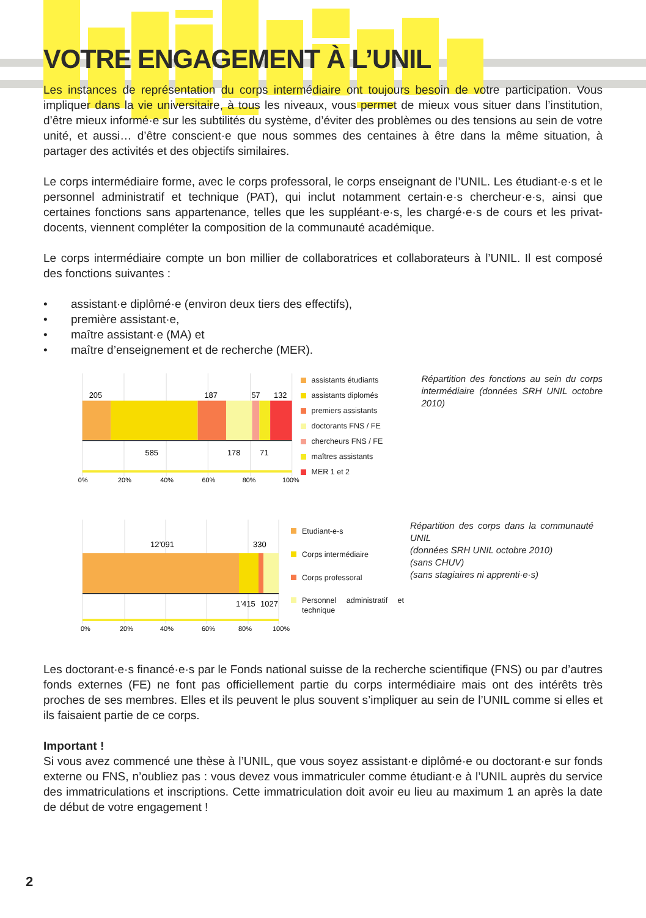VOTRE ENGAGEMENT À L’UNIL
Les instances de représentation du corps intermédiaire ont toujours besoin de votre participation. Vous impliquer dans la vie universitaire, à tous les niveaux, vous permet de mieux vous situer dans l’institution, d’être mieux informé·e sur les subtilités du système, d’éviter des problèmes ou des tensions au sein de votre unité, et aussi… d’être conscient·e que nous sommes des centaines à être dans la même situation, à partager des activités et des objectifs similaires.
Le corps intermédiaire forme, avec le corps professoral, le corps enseignant de l’UNIL. Les étudiant·e·s et le personnel administratif et technique (PAT), qui inclut notamment certain·e·s chercheur·e·s, ainsi que certaines fonctions sans appartenance, telles que les suppléant·e·s, les chargé·e·s de cours et les privat-docents, viennent compléter la composition de la communauté académique.
Le corps intermédiaire compte un bon millier de collaboratrices et collaborateurs à l’UNIL. Il est composé des fonctions suivantes :
• assistant·e diplômé·e (environ deux tiers des effectifs),
• première assistant·e,
• maître assistant·e (MA) et
• maître d’enseignement et de recherche (MER).
205
187
57
132
585
178
71
0%
20%
40%
60%
80%
100%
assistants étudiants
assistants diplomés
premiers assistants
doctorants FNS / FE
chercheurs FNS / FE
maîtres assistants
MER 1 et 2
Répartition des fonctions au sein du corps intermédiaire (données SRH UNIL octobre 2010)
12’091
330
1’415
1027
0%
20%
40%
60%
80%
100%
Etudiant-e-s
Corps intermédiaire
Corps professoral
Personnel administratif et technique
Répartition des corps dans la communauté UNIL
(données SRH UNIL octobre 2010)
(sans CHUV)
(sans stagiaires ni apprenti·e·s)
Les doctorant·e·s financé·e·s par le Fonds national suisse de la recherche scientifique (FNS) ou par d’autres fonds externes (FE) ne font pas officiellement partie du corps intermédiaire mais ont des intérêts très proches de ses membres. Elles et ils peuvent le plus souvent s’impliquer au sein de l’UNIL comme si elles et ils faisaient partie de ce corps.
Important !
Si vous avez commencé une thèse à l’UNIL, que vous soyez assistant·e diplômé·e ou doctorant·e sur fonds externe ou FNS, n’oubliez pas : vous devez vous immatriculer comme étudiant·e à l’UNIL auprès du service des immatriculations et inscriptions. Cette immatriculation doit avoir eu lieu au maximum 1 an après la date de début de votre engagement !
2